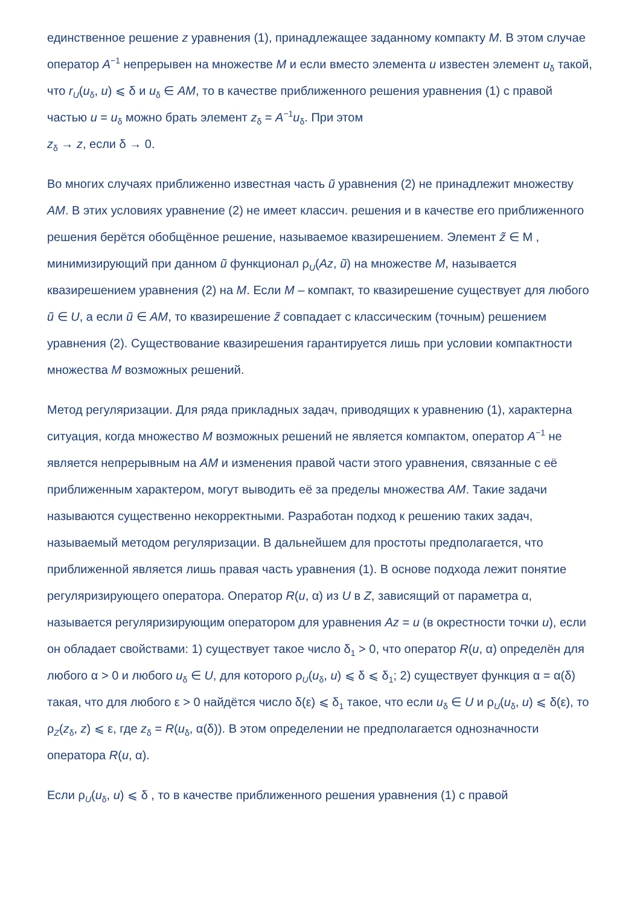единственное решение z уравнения (1), принадлежащее заданному компакту M. В этом случае оператор A<sup>−1</sup> непрерывен на множестве M и если вместо элемента u известен элемент u<sub>δ</sub> такой, что r<sub>U</sub>(u<sub>δ</sub>, u) ⩽ δ и u<sub>δ</sub> ∈ AM, то в качестве приближенного решения уравнения (1) с правой частью u = u<sub>δ</sub> можно брать элемент z<sub>δ</sub> = A<sup>−1</sup>u<sub>δ</sub>. При этом
z<sub>δ</sub> → z, если δ → 0.
Во многих случаях приближенно известная часть ũ уравнения (2) не принадлежит множеству AM. В этих условиях уравнение (2) не имеет классич. решения и в качестве его приближенного решения берётся обобщённое решение, называемое квазирешением. Элемент z̃ ∈ M , минимизирующий при данном ũ функционал ρ<sub>U</sub>(Az, ũ) на множестве M, называется квазирешением уравнения (2) на M. Если M – компакт, то квазирешение существует для любого ũ ∈ U, а если ũ ∈ AM, то квазирешение z̃ совпадает с классическим (точным) решением уравнения (2). Существование квазирешения гарантируется лишь при условии компактности множества M возможных решений.
Метод регуляризации. Для ряда прикладных задач, приводящих к уравнению (1), характерна ситуация, когда множество M возможных решений не является компактом, оператор A<sup>−1</sup> не является непрерывным на AM и изменения правой части этого уравнения, связанные с её приближенным характером, могут выводить её за пределы множества AM. Такие задачи называются существенно некорректными. Разработан подход к решению таких задач, называемый методом регуляризации. В дальнейшем для простоты предполагается, что приближенной является лишь правая часть уравнения (1). В основе подхода лежит понятие регуляризирующего оператора. Оператор R(u, α) из U в Z, зависящий от параметра α, называется регуляризирующим оператором для уравнения Az = u (в окрестности точки u), если он обладает свойствами: 1) существует такое число δ<sub>1</sub> > 0, что оператор R(u, α) определён для любого α > 0 и любого u<sub>δ</sub> ∈ U, для которого ρ<sub>U</sub>(u<sub>δ</sub>, u) ⩽ δ ⩽ δ<sub>1</sub>; 2) существует функция α = α(δ) такая, что для любого ε > 0 найдётся число δ(ε) ⩽ δ<sub>1</sub> такое, что если u<sub>δ</sub> ∈ U и ρ<sub>U</sub>(u<sub>δ</sub>, u) ⩽ δ(ε), то ρ<sub>Z</sub>(z<sub>δ</sub>, z) ⩽ ε, где z<sub>δ</sub> = R(u<sub>δ</sub>, α(δ)). В этом определении не предполагается однозначности оператора R(u, α).
Если ρ<sub>U</sub>(u<sub>δ</sub>, u) ⩽ δ , то в качестве приближенного решения уравнения (1) с правой